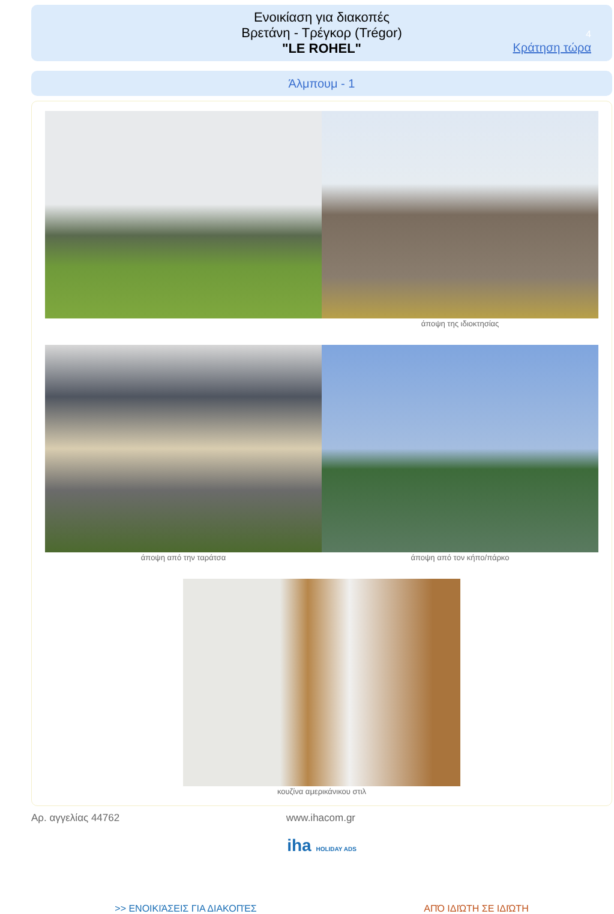Ενοικίαση για διακοπές
Βρετάνη - Τρέγκορ (Trégor)
"LE ROHEL"
4
Κράτηση τώρα
Άλμπουμ - 1
άποψη της ιδιοκτησίας
άποψη από την ταράτσα άποψη από τον κήπο/πάρκο
κουζίνα αμερικάνικου στιλ
Αρ. αγγελίας 44762 www.ihacom.gr
iha HOLIDAY ADS
>> ΕΝΟΙΚΙΆΣΕΙΣ ΓΙΑ ΔΙΑΚΟΠΈΣ ΑΠΌ ΙΔΙΏΤΗ ΣΕ ΙΔΙΏΤΗ